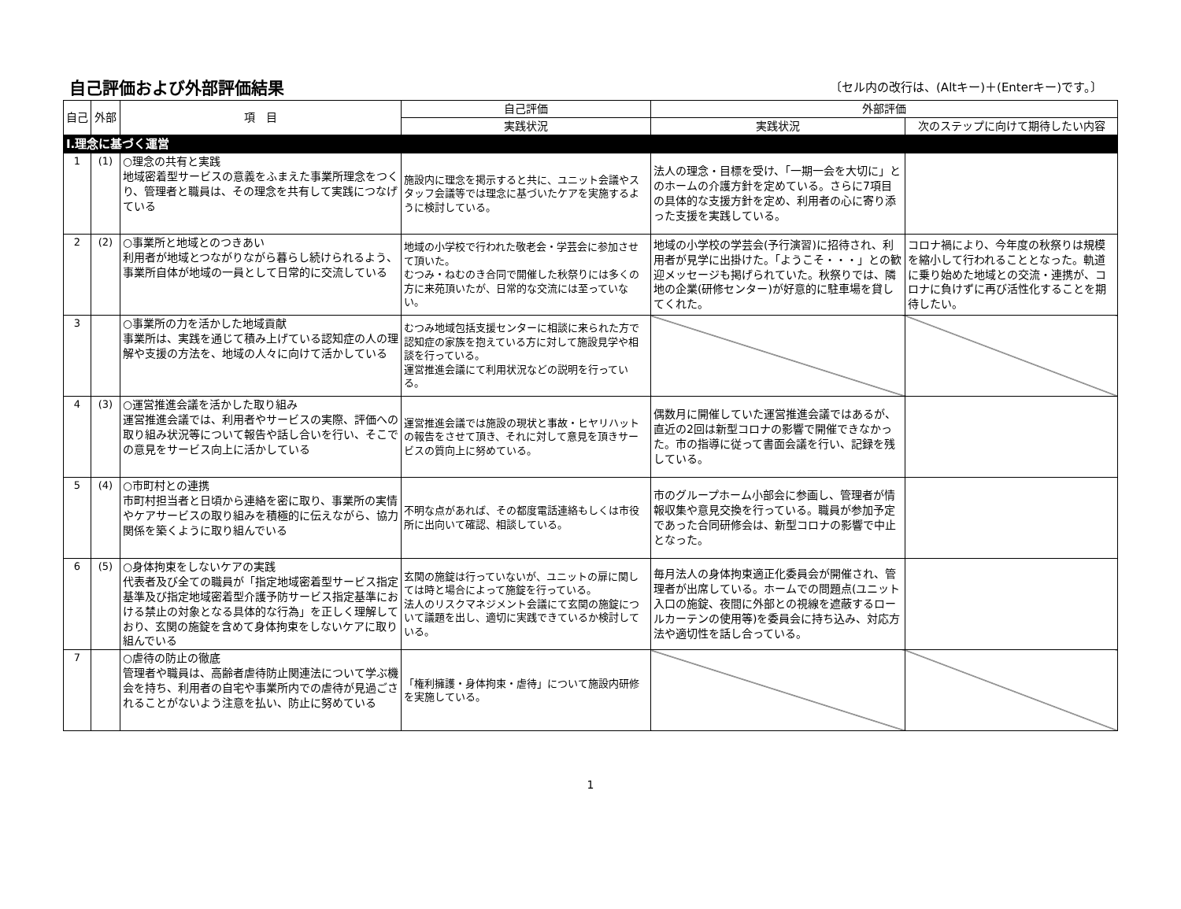自己評価および外部評価結果
〔セル内の改行は、(Altキー)＋(Enterキー)です。〕
| 自己 | 外部 | 項 目 | 自己評価 | 外部評価 | |
| --- | --- | --- | --- | --- | --- |
| | | | 実践状況 | 実践状況 | 次のステップに向けて期待したい内容 |
| Ⅰ.理念に基づく運営 | | | | | |
| 1 | (1) | ○理念の共有と実践 地域密着型サービスの意義をふまえた事業所理念をつくり、管理者と職員は、その理念を共有して実践につなげている | 施設内に理念を掲示すると共に、ユニット会議やスタッフ会議等では理念に基づいたケアを実施するように検討している。 | 法人の理念・目標を受け、「一期一会を大切に」とのホームの介護方針を定めている。さらに7項目の具体的な支援方針を定め、利用者の心に寄り添った支援を実践している。 | |
| 2 | (2) | ○事業所と地域とのつきあい 利用者が地域とつながりながら暮らし続けられるよう、事業所自体が地域の一員として日常的に交流している | 地域の小学校で行われた敬老会・学芸会に参加させて頂いた。 むつみ・ねむのき合同で開催した秋祭りには多くの方に来苑頂いたが、日常的な交流には至っていない。 | 地域の小学校の学芸会(予行演習)に招待され、利用者が見学に出掛けた。「ようこそ・・・」との歓迎メッセージも掲げられていた。秋祭りでは、隣地の企業(研修センター)が好意的に駐車場を貸してくれた。 | コロナ禍により、今年度の秋祭りは規模を縮小して行われることとなった。軌道に乗り始めた地域との交流・連携が、コロナに負けずに再び活性化することを期待したい。 |
| 3 | | ○事業所の力を活かした地域貢献 事業所は、実践を通じて積み上げている認知症の人の理解や支援の方法を、地域の人々に向けて活かしている | むつみ地域包括支援センターに相談に来られた方で認知症の家族を抱えている方に対して施設見学や相談を行っている。 運営推進会議にて利用状況などの説明を行っている。 | | |
| 4 | (3) | ○運営推進会議を活かした取り組み 運営推進会議では、利用者やサービスの実際、評価への取り組み状況等について報告や話し合いを行い、そこでの意見をサービス向上に活かしている | 運営推進会議では施設の現状と事故・ヒヤリハットの報告をさせて頂き、それに対して意見を頂きサービスの質向上に努めている。 | 偶数月に開催していた運営推進会議ではあるが、直近の2回は新型コロナの影響で開催できなかった。市の指導に従って書面会議を行い、記録を残している。 | |
| 5 | (4) | ○市町村との連携 市町村担当者と日頃から連絡を密に取り、事業所の実情やケアサービスの取り組みを積極的に伝えながら、協力関係を築くように取り組んでいる | 不明な点があれば、その都度電話連絡もしくは市役所に出向いて確認、相談している。 | 市のグループホーム小部会に参画し、管理者が情報収集や意見交換を行っている。職員が参加予定であった合同研修会は、新型コロナの影響で中止となった。 | |
| 6 | (5) | ○身体拘束をしないケアの実践 代表者及び全ての職員が「指定地域密着型サービス指定基準及び指定地域密着型介護予防サービス指定基準における禁止の対象となる具体的な行為」を正しく理解しており、玄関の施錠を含めて身体拘束をしないケアに取り組んでいる | 玄関の施錠は行っていないが、ユニットの扉に関しては時と場合によって施錠を行っている。 法人のリスクマネジメント会議にて玄関の施錠について議題を出し、適切に実践できているか検討している。 | 毎月法人の身体拘束適正化委員会が開催され、管理者が出席している。ホームでの問題点(ユニット入口の施錠、夜間に外部との視線を遮蔽するロールカーテンの使用等)を委員会に持ち込み、対応方法や適切性を話し合っている。 | |
| 7 | | ○虐待の防止の徹底 管理者や職員は、高齢者虐待防止関連法について学ぶ機会を持ち、利用者の自宅や事業所内での虐待が見過ごされることがないよう注意を払い、防止に努めている | 「権利擁護・身体拘束・虐待」について施設内研修を実施している。 | | |
1